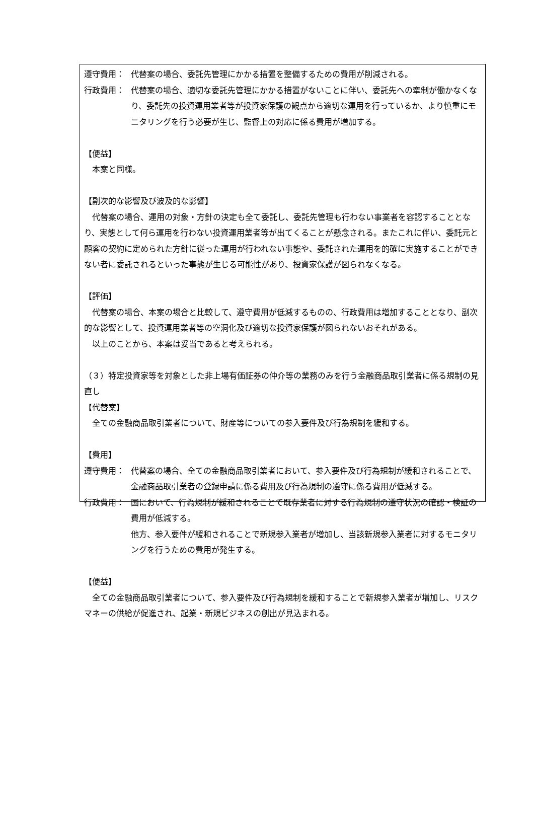遵守費用： 代替案の場合、委託先管理にかかる措置を整備するための費用が削減される。
行政費用： 代替案の場合、適切な委託先管理にかかる措置がないことに伴い、委託先への牽制が働かなくなり、委託先の投資運用業者等が投資家保護の観点から適切な運用を行っているか、より慎重にモニタリングを行う必要が生じ、監督上の対応に係る費用が増加する。
【便益】
本案と同様。
【副次的な影響及び波及的な影響】
代替案の場合、運用の対象・方針の決定も全て委託し、委託先管理も行わない事業者を容認することとなり、実態として何ら運用を行わない投資運用業者等が出てくることが懸念される。またこれに伴い、委託元と顧客の契約に定められた方針に従った運用が行われない事態や、委託された運用を的確に実施することができない者に委託されるといった事態が生じる可能性があり、投資家保護が図られなくなる。
【評価】
代替案の場合、本案の場合と比較して、遵守費用が低減するものの、行政費用は増加することとなり、副次的な影響として、投資運用業者等の空洞化及び適切な投資家保護が図られないおそれがある。
以上のことから、本案は妥当であると考えられる。
（３）特定投資家等を対象とした非上場有価証券の仲介等の業務のみを行う金融商品取引業者に係る規制の見直し
【代替案】
全ての金融商品取引業者について、財産等についての参入要件及び行為規制を緩和する。
【費用】
遵守費用： 代替案の場合、全ての金融商品取引業者において、参入要件及び行為規制が緩和されることで、金融商品取引業者の登録申請に係る費用及び行為規制の遵守に係る費用が低減する。
行政費用： 国において、行為規制が緩和されることで既存業者に対する行為規制の遵守状況の確認・検証の費用が低減する。
他方、参入要件が緩和されることで新規参入業者が増加し、当該新規参入業者に対するモニタリングを行うための費用が発生する。
【便益】
全ての金融商品取引業者について、参入要件及び行為規制を緩和することで新規参入業者が増加し、リスクマネーの供給が促進され、起業・新規ビジネスの創出が見込まれる。